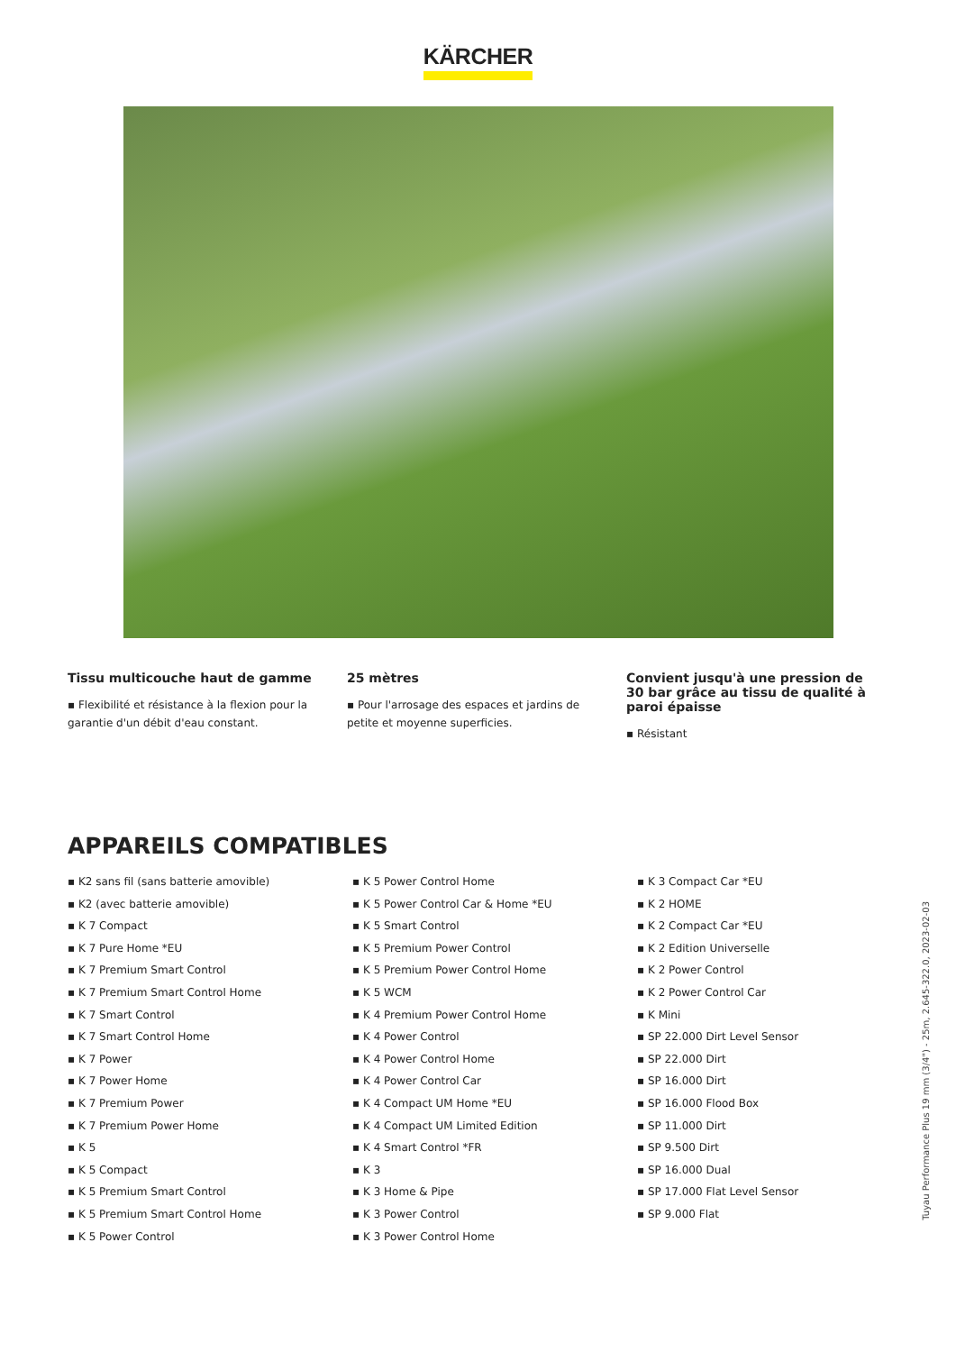KÄRCHER
Tissu multicouche haut de gamme
▪ Flexibilité et résistance à la flexion pour la garantie d'un débit d'eau constant.
25 mètres
▪ Pour l'arrosage des espaces et jardins de petite et moyenne superficies.
Convient jusqu'à une pression de 30 bar grâce au tissu de qualité à paroi épaisse
▪ Résistant
APPAREILS COMPATIBLES
▪ K2 sans fil (sans batterie amovible)
▪ K2 (avec batterie amovible)
▪ K 7 Compact
▪ K 7 Pure Home *EU
▪ K 7 Premium Smart Control
▪ K 7 Premium Smart Control Home
▪ K 7 Smart Control
▪ K 7 Smart Control Home
▪ K 7 Power
▪ K 7 Power Home
▪ K 7 Premium Power
▪ K 7 Premium Power Home
▪ K 5
▪ K 5 Compact
▪ K 5 Premium Smart Control
▪ K 5 Premium Smart Control Home
▪ K 5 Power Control
▪ K 5 Power Control Home
▪ K 5 Power Control Car & Home *EU
▪ K 5 Smart Control
▪ K 5 Premium Power Control
▪ K 5 Premium Power Control Home
▪ K 5 WCM
▪ K 4 Premium Power Control Home
▪ K 4 Power Control
▪ K 4 Power Control Home
▪ K 4 Power Control Car
▪ K 4 Compact UM Home *EU
▪ K 4 Compact UM Limited Edition
▪ K 4 Smart Control *FR
▪ K 3
▪ K 3 Home & Pipe
▪ K 3 Power Control
▪ K 3 Power Control Home
▪ K 3 Compact Car *EU
▪ K 2 HOME
▪ K 2 Compact Car *EU
▪ K 2 Edition Universelle
▪ K 2 Power Control
▪ K 2 Power Control Car
▪ K Mini
▪ SP 22.000 Dirt Level Sensor
▪ SP 22.000 Dirt
▪ SP 16.000 Dirt
▪ SP 16.000 Flood Box
▪ SP 11.000 Dirt
▪ SP 9.500 Dirt
▪ SP 16.000 Dual
▪ SP 17.000 Flat Level Sensor
▪ SP 9.000 Flat
Tuyau Performance Plus 19 mm (3/4") - 25m, 2.645-322.0, 2023-02-03